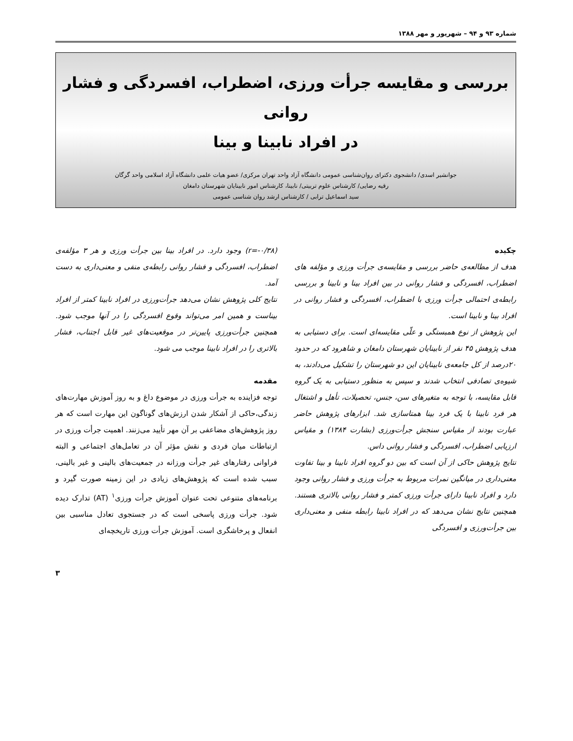شماره ۹۳ و ۹۴ – شهریور و مهر ۱۳۸۸
بررسی و مقایسه جرأت ورزی، اضطراب، افسردگی و فشار روانی
در افراد نابینا و بینا
جوانشیر اسدی/ دانشجوی دکترای روان‌شناسی عمومی دانشگاه آزاد واحد تهران مرکزی/ عضو هیات علمی دانشگاه آزاد اسلامی واحد گرگان
رقیه رضایی/ کارشناس علوم تربیتی/ نابینا، کارشناس امور نابینایان شهرستان دامغان
سید اسماعیل ترابی / کارشناس ارشد روان شناسی عمومی
چکیده
هدف از مطالعه‌ی حاضر بررسی و مقایسه‌ی جرأت ورزی و مؤلفه های اضطراب، افسردگی و فشار روانی در بین افراد بینا و نابینا و بررسی رابطه‌ی احتمالی جرأت ورزی با اضطراب، افسردگی و فشار روانی در افراد بینا و نابینا است.
این پژوهش از نوع همبستگی و علّی مقایسه‌ای است. برای دستیابی به هدف پژوهش ۴۵ نفر از نابینایان شهرستان دامغان و شاهرود که در حدود ۲۰درصد از کل جامعه‌ی نابینایان این دو شهرستان را تشکیل می‌دادند، به شیوه‌ی تصادفی انتخاب شدند و سپس به منظور دستیابی به یک گروه قابل مقایسه، با توجه به متغیرهای سن، جنس، تحصیلات، تأهل و اشتغال هر فرد نابینا با یک فرد بینا همتاسازی شد. ابزارهای پژوهش حاضر عبارت بودند از مقیاس سنجش جرأت‌ورزی (بشارت ۱۳۸۴) و مقیاس ارزیابی اضطراب، افسردگی و فشار روانی داس.
نتایج پژوهش حاکی از آن است که بین دو گروه افراد نابینا و بینا تفاوت معنی‌داری در میانگین نمرات مربوط به جرأت ورزی و فشار روانی وجود دارد و افراد نابینا دارای جرأت ورزی کمتر و فشار روانی بالاتری هستند. همچنین نتایج نشان می‌دهد که در افراد نابینا رابطه منفی و معنی‌داری بین جرأت‌ورزی و افسردگی
(r=-۰/۳۸) وجود دارد. در افراد بینا بین جرأت ورزی و هر ۳ مؤلفه‌ی اضطراب، افسردگی و فشار روانی رابطه‌ی منفی و معنی‌داری به دست آمد.
نتایج کلی پژوهش نشان می‌دهد جرأت‌ورزی در افراد نابینا کمتر از افراد بیناست و همین امر می‌تواند وقوع افسردگی را در آنها موجب شود. همچنین جرأت‌ورزی پایین‌تر در موقعیت‌های غیر قابل اجتناب، فشار بالاتری را در افراد نابینا موجب می شود.
مقدمه
توجه فزاینده به جرأت ورزی در موضوع داغ و به روز آموزش مهارت‌های زندگی،حاکی از آشکار شدن ارزش‌های گوناگون این مهارت است که هر روز پژوهش‌های مضاعفی بر آن مهر تأیید می‌زنند. اهمیت جرأت ورزی در ارتباطات میان فردی و نقش مؤثر آن در تعامل‌های اجتماعی و البته فراوانی رفتارهای غیر جرأت ورزانه در جمعیت‌های بالینی و غیر بالینی، سبب شده است که پژوهش‌های زیادی در این زمینه صورت گیرد و برنامه‌های متنوعی تحت عنوان آموزش جرأت ورزی<sup>۱</sup> (AT) تدارک دیده شود. جرأت ورزی پاسخی است که در جستجوی تعادل مناسبی بین انفعال و پرخاشگری است. آموزش جرأت ورزی تاریخچه‌ای
۳